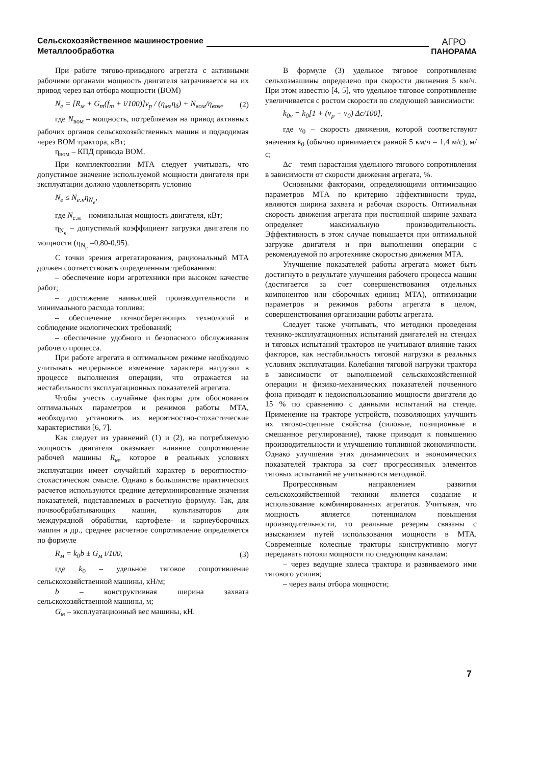Сельскохозяйственное машиностроение
Металлообработка
АГРО
ПАНОРАМА
При работе тягово-приводного агрегата с активными рабочими органами мощность двигателя затрачивается на их привод через вал отбора мощности (ВОМ)
N<sub>e</sub> = [R<sub>м</sub> + G<sub>т</sub>(f<sub>т</sub> + i/100)]v<sub>р</sub> / (η<sub>мг</sub>η<sub>δ</sub>) + N<sub>вом</sub>/η<sub>вом</sub>, (2)
где N<sub>вом</sub> – мощность, потребляемая на привод активных рабочих органов сельскохозяйственных машин и подводимая через ВОМ трактора, кВт;
η<sub>вом</sub> – КПД привода ВОМ.
При комплектовании МТА следует учитывать, что допустимое значение используемой мощности двигателя при эксплуатации должно удовлетворять условию
N<sub>e</sub> ≤ N<sub>e.н</sub>η<sub>N<sub>e</sub></sub>,
где N<sub>е.н</sub> – номинальная мощность двигателя, кВт;
η<sub>N<sub>e</sub></sub> – допустимый коэффициент загрузки двигателя по мощности (η<sub>N<sub>e</sub></sub> =0,80-0,95).
С точки зрения агрегатирования, рациональный МТА должен соответствовать определенным требованиям:
– обеспечение норм агротехники при высоком качестве работ;
– достижение наивысшей производительности и минимального расхода топлива;
– обеспечение почвосберегающих технологий и соблюдение экологических требований;
– обеспечение удобного и безопасного обслуживания рабочего процесса.
При работе агрегата в оптимальном режиме необходимо учитывать непрерывное изменение характера нагрузки в процессе выполнения операции, что отражается на нестабильности эксплуатационных показателей агрегата.
Чтобы учесть случайные факторы для обоснования оптимальных параметров и режимов работы МТА, необходимо установить их вероятностно-стохастические характеристики [6, 7].
Как следует из уравнений (1) и (2), на потребляемую мощность двигателя оказывает влияние сопротивление рабочей машины R<sub>м</sub>, которое в реальных условиях эксплуатации имеет случайный характер в вероятностно-стохастическом смысле. Однако в большинстве практических расчетов используются средние детерминированные значения показателей, подставляемых в расчетную формулу. Так, для почвообрабатывающих машин, культиваторов для междурядной обработки, картофеле- и корнеуборочных машин и др., среднее расчетное сопротивление определяется по формуле
R<sub>м</sub> = k<sub>0</sub>b ± G<sub>м</sub> i/100, (3)
где k<sub>0</sub> – удельное тяговое сопротивление сельскохозяйственной машины, кН/м;
b – конструктивная ширина захвата сельскохозяйственной машины, м;
G<sub>м</sub> – эксплуатационный вес машины, кН.
В формуле (3) удельное тяговое сопротивление сельхозмашины определено при скорости движения 5 км/ч. При этом известно [4, 5], что удельное тяговое сопротивление увеличивается с ростом скорости по следующей зависимости:
k<sub>0v</sub> = k<sub>0</sub>[1 + (v<sub>p</sub> − v<sub>0</sub>) Δc/100],
где v<sub>0</sub> – скорость движения, которой соответствуют значения k<sub>0</sub> (обычно принимается равной 5 км/ч = 1,4 м/с), м/с;
Δc – темп нарастания удельного тягового сопротивления в зависимости от скорости движения агрегата, %.
Основными факторами, определяющими оптимизацию параметров МТА по критерию эффективности труда, являются ширина захвата и рабочая скорость. Оптимальная скорость движения агрегата при постоянной ширине захвата определяет максимальную производительность. Эффективность в этом случае повышается при оптимальной загрузке двигателя и при выполнении операции с рекомендуемой по агротехнике скоростью движения МТА.
Улучшение показателей работы агрегата может быть достигнуто в результате улучшения рабочего процесса машин (достигается за счет совершенствования отдельных компонентов или сборочных единиц МТА), оптимизации параметров и режимов работы агрегата в целом, совершенствования организации работы агрегата.
Следует также учитывать, что методики проведения технико-эксплуатационных испытаний двигателей на стендах и тяговых испытаний тракторов не учитывают влияние таких факторов, как нестабильность тяговой нагрузки в реальных условиях эксплуатации. Колебания тяговой нагрузки трактора в зависимости от выполняемой сельскохозяйственной операции и физико-механических показателей почвенного фона приводят к недоиспользованию мощности двигателя до 15 % по сравнению с данными испытаний на стенде. Применение на тракторе устройств, позволяющих улучшить их тягово-сцепные свойства (силовые, позиционные и смешанное регулирование), также приводит к повышению производительности и улучшению топливной экономичности. Однако улучшения этих динамических и экономических показателей трактора за счет прогрессивных элементов тяговых испытаний не учитываются методикой.
Прогрессивным направлением развития сельскохозяйственной техники является создание и использование комбинированных агрегатов. Учитывая, что мощность является потенциалом повышения производительности, то реальные резервы связаны с изысканием путей использования мощности в МТА. Современные колесные тракторы конструктивно могут передавать потоки мощности по следующим каналам:
– через ведущие колеса трактора и развиваемого ими тягового усилия;
– через валы отбора мощности;
7